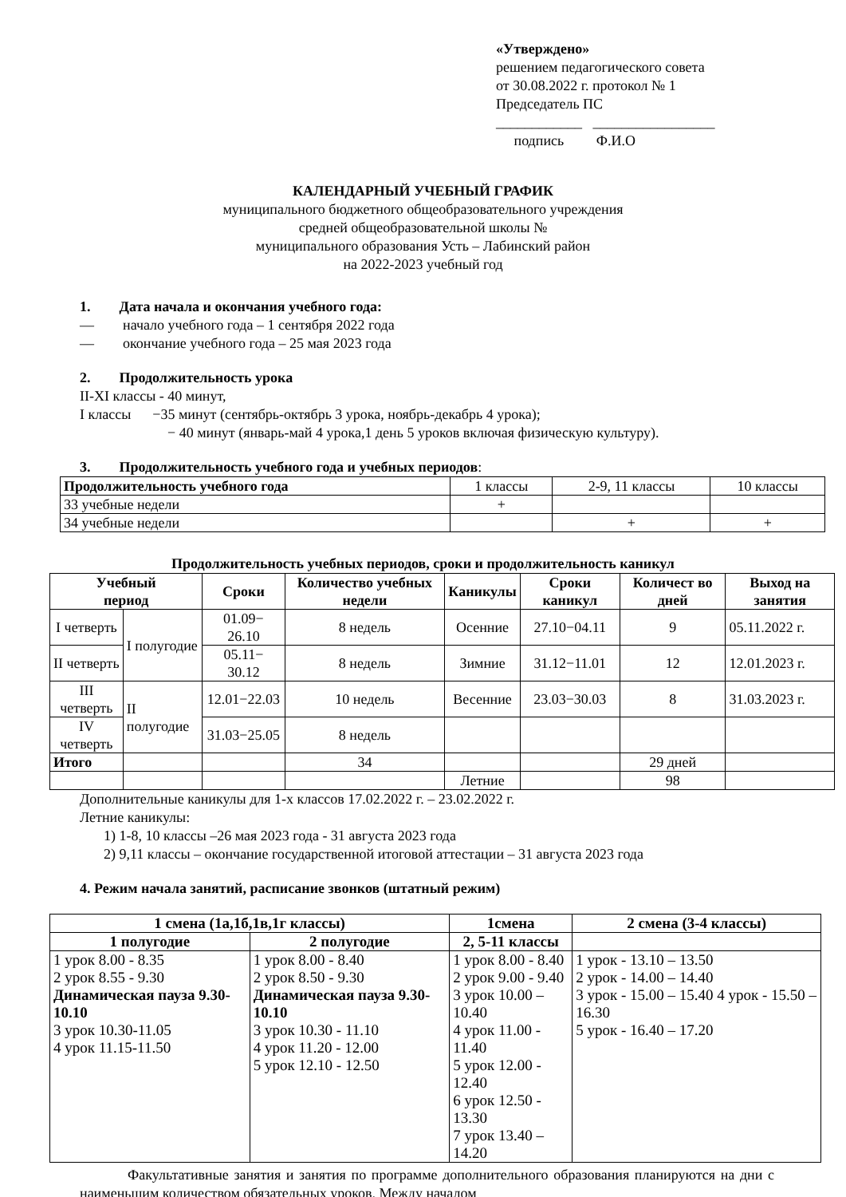«Утверждено»
решением педагогического совета
от 30.08.2022 г. протокол № 1
Председатель ПС
____________ _________________
подпись Ф.И.О
КАЛЕНДАРНЫЙ УЧЕБНЫЙ ГРАФИК
муниципального бюджетного общеобразовательного учреждения
средней общеобразовательной школы №
муниципального образования Усть – Лабинский район
на 2022-2023 учебный год
1. Дата начала и окончания учебного года:
— начало учебного года – 1 сентября 2022 года
— окончание учебного года – 25 мая 2023 года
2. Продолжительность урока
II-XI классы - 40 минут,
I классы −35 минут (сентябрь-октябрь 3 урока, ноябрь-декабрь 4 урока);
− 40 минут (январь-май 4 урока,1 день 5 уроков включая физическую культуру).
3. Продолжительность учебного года и учебных периодов:
| Продолжительность учебного года | 1 классы | 2-9, 11 классы | 10 классы |
| 33 учебные недели | + | | |
| 34 учебные недели | | + | + |
Продолжительность учебных периодов, сроки и продолжительность каникул
| Учебный период | | Сроки | Количество учебных недели | Каникулы | Сроки каникул | Количест во дней | Выход на занятия |
| --- | --- | --- | --- | --- | --- | --- | --- |
| I четверть | I полугодие | 01.09− 26.10 | 8 недель | Осенние | 27.10−04.11 | 9 | 05.11.2022 г. |
| II четверть | | 05.11− 30.12 | 8 недель | Зимние | 31.12−11.01 | 12 | 12.01.2023 г. |
| III четверть | II полугодие | 12.01−22.03 | 10 недель | Весенние | 23.03−30.03 | 8 | 31.03.2023 г. |
| IV четверть | | 31.03−25.05 | 8 недель | | | | |
| Итого | | | 34 | | | 29 дней | |
| | | | | Летние | | 98 | |
Дополнительные каникулы для 1-х классов 17.02.2022 г. – 23.02.2022 г.
Летние каникулы:
1) 1-8, 10 классы –26 мая 2023 года - 31 августа 2023 года
2) 9,11 классы – окончание государственной итоговой аттестации – 31 августа 2023 года
4. Режим начала занятий, расписание звонков (штатный режим)
| 1 смена (1а,1б,1в,1г классы) | | 1смена | 2 смена (3-4 классы) |
| --- | --- | --- | --- |
| 1 полугодие | 2 полугодие | 2, 5-11 классы | |
| 1 урок 8.00 - 8.35 2 урок 8.55 - 9.30 Динамическая пауза 9.30-10.10 3 урок 10.30-11.05 4 урок 11.15-11.50 | 1 урок 8.00 - 8.40 2 урок 8.50 - 9.30 Динамическая пауза 9.30-10.10 3 урок 10.30 - 11.10 4 урок 11.20 - 12.00 5 урок 12.10 - 12.50 | 1 урок 8.00 - 8.40 2 урок 9.00 - 9.40 3 урок 10.00 – 10.40 4 урок 11.00 - 11.40 5 урок 12.00 - 12.40 6 урок 12.50 - 13.30 7 урок 13.40 – 14.20 | 1 урок - 13.10 – 13.50 2 урок - 14.00 – 14.40 3 урок - 15.00 – 15.40 4 урок - 15.50 – 16.30 5 урок - 16.40 – 17.20 |
Факультативные занятия и занятия по программе дополнительного образования планируются на дни с наименьшим количеством обязательных уроков. Между началом